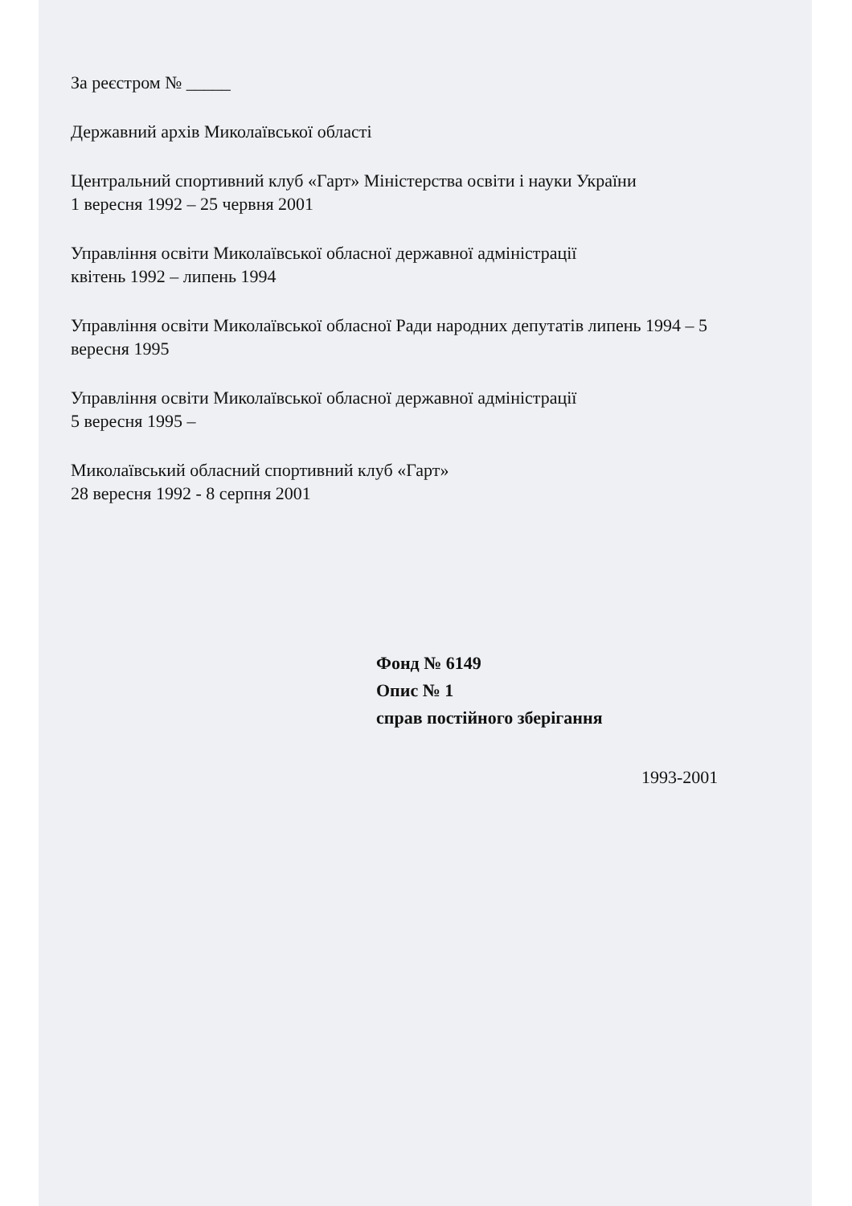За реєстром № _____
Державний архів Миколаївської області
Центральний спортивний клуб «Гарт» Міністерства освіти і науки України
1 вересня 1992 – 25 червня 2001
Управління освіти Миколаївської обласної державної адміністрації
квітень 1992 – липень 1994
Управління освіти Миколаївської обласної Ради народних депутатів липень 1994 – 5 вересня 1995
Управління освіти Миколаївської обласної державної адміністрації
5 вересня 1995 –
Миколаївський обласний спортивний клуб «Гарт»
28 вересня 1992 - 8 серпня 2001
Фонд № 6149
Опис № 1
справ постійного зберігання
1993-2001